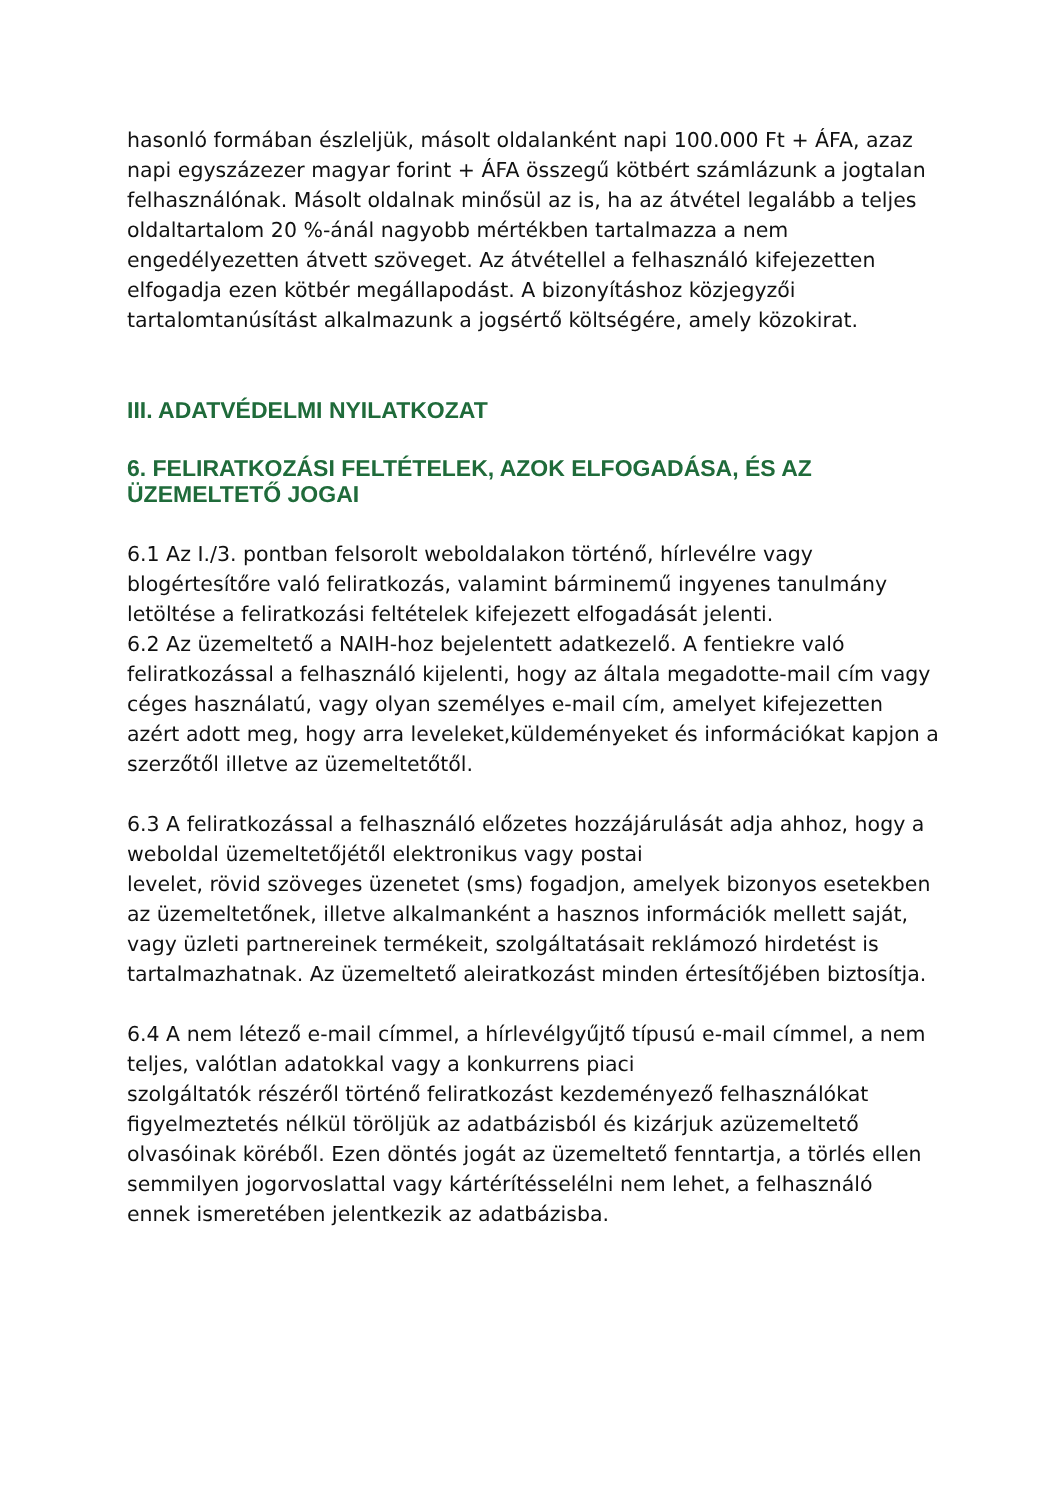hasonló formában észleljük, másolt oldalanként napi 100.000 Ft + ÁFA, azaz napi egyszázezer magyar forint + ÁFA összegű kötbért számlázunk a jogtalan felhasználónak. Másolt oldalnak minősül az is, ha az átvétel legalább a teljes oldaltartalom 20 %-ánál nagyobb mértékben tartalmazza a nem engedélyezetten átvett szöveget. Az átvétellel a felhasználó kifejezetten elfogadja ezen kötbér megállapodást. A bizonyításhoz közjegyzői tartalomtanúsítást alkalmazunk a jogsértő költségére, amely közokirat.
III. ADATVÉDELMI NYILATKOZAT
6. FELIRATKOZÁSI FELTÉTELEK, AZOK ELFOGADÁSA, ÉS AZ ÜZEMELTETŐ JOGAI
6.1 Az I./3. pontban felsorolt weboldalakon történő, hírlevélre vagy blogértesítőre való feliratkozás, valamint bárminemű ingyenes tanulmány letöltése a feliratkozási feltételek kifejezett elfogadását jelenti.
6.2 Az üzemeltető a NAIH-hoz bejelentett adatkezelő. A fentiekre való feliratkozással a felhasználó kijelenti, hogy az általa megadotte-mail cím vagy céges használatú, vagy olyan személyes e-mail cím, amelyet kifejezetten azért adott meg, hogy arra leveleket,küldeményeket és információkat kapjon a szerzőtől illetve az üzemeltetőtől.
6.3 A feliratkozással a felhasználó előzetes hozzájárulását adja ahhoz, hogy a weboldal üzemeltetőjétől elektronikus vagy postai
levelet, rövid szöveges üzenetet (sms) fogadjon, amelyek bizonyos esetekben az üzemeltetőnek, illetve alkalmanként a hasznos információk mellett saját, vagy üzleti partnereinek termékeit, szolgáltatásait reklámozó hirdetést is tartalmazhatnak. Az üzemeltető aleiratkozást minden értesítőjében biztosítja.
6.4 A nem létező e-mail címmel, a hírlevélgyűjtő típusú e-mail címmel, a nem teljes, valótlan adatokkal vagy a konkurrens piaci
szolgáltatók részéről történő feliratkozást kezdeményező felhasználókat figyelmeztetés nélkül töröljük az adatbázisból és kizárjuk azüzemeltető olvasóinak köréből. Ezen döntés jogát az üzemeltető fenntartja, a törlés ellen semmilyen jogorvoslattal vagy kártérítésselélni nem lehet, a felhasználó ennek ismeretében jelentkezik az adatbázisba.